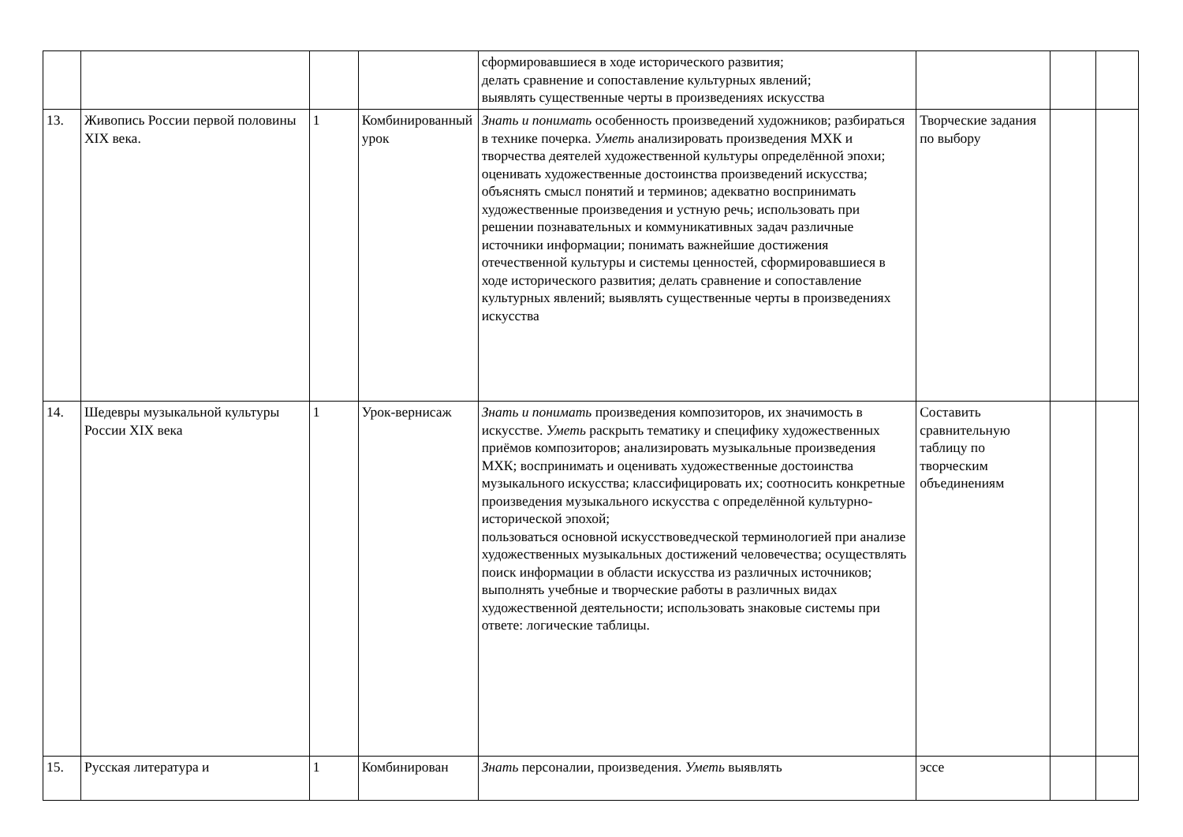| | | | | сформировавшиеся в ходе исторического развития; делать сравнение и сопоставление культурных явлений; выявлять существенные черты в произведениях искусства | | | |
| 13. | Живопись России первой половины XIX века. | 1 | Комбинированный урок | Знать и понимать особенность произведений художников; разбираться в технике почерка. Уметь анализировать произведения МХК и творчества деятелей художественной культуры определённой эпохи; оценивать художественные достоинства произведений искусства; объяснять смысл понятий и терминов; адекватно воспринимать художественные произведения и устную речь; использовать при решении познавательных и коммуникативных задач различные источники информации; понимать важнейшие достижения отечественной культуры и системы ценностей, сформировавшиеся в ходе исторического развития; делать сравнение и сопоставление культурных явлений; выявлять существенные черты в произведениях искусства | Творческие задания по выбору | | |
| 14. | Шедевры музыкальной культуры России XIX века | 1 | Урок-вернисаж | Знать и понимать произведения композиторов, их значимость в искусстве. Уметь раскрыть тематику и специфику художественных приёмов композиторов; анализировать музыкальные произведения МХК; воспринимать и оценивать художественные достоинства музыкального искусства; классифицировать их; соотносить конкретные произведения музыкального искусства с определённой культурно-исторической эпохой; пользоваться основной искусствоведческой терминологией при анализе художественных музыкальных достижений человечества; осуществлять поиск информации в области искусства из различных источников; выполнять учебные и творческие работы в различных видах художественной деятельности; использовать знаковые системы при ответе: логические таблицы. | Составить сравнительную таблицу по творческим объединениям | | |
| 15. | Русская литература и | 1 | Комбинирован | Знать персоналии, произведения. Уметь выявлять | эссе | | |